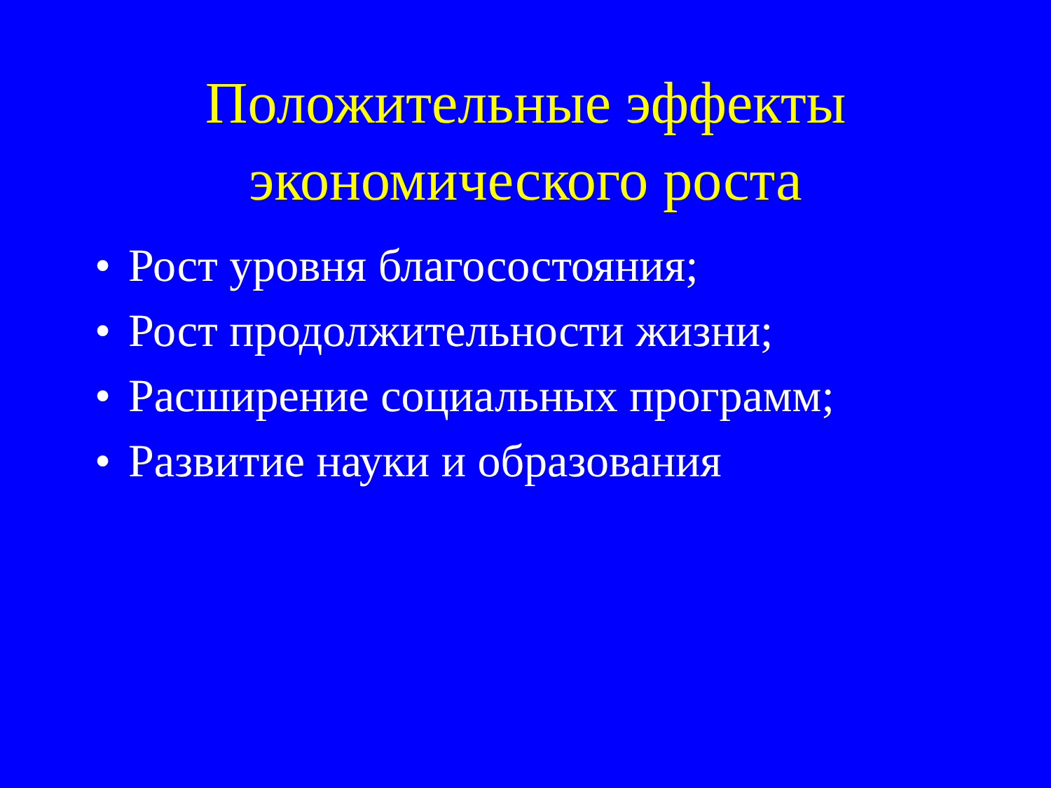Положительные эффекты
экономического роста
• Рост уровня благосостояния;
• Рост продолжительности жизни;
• Расширение социальных программ;
• Развитие науки и образования